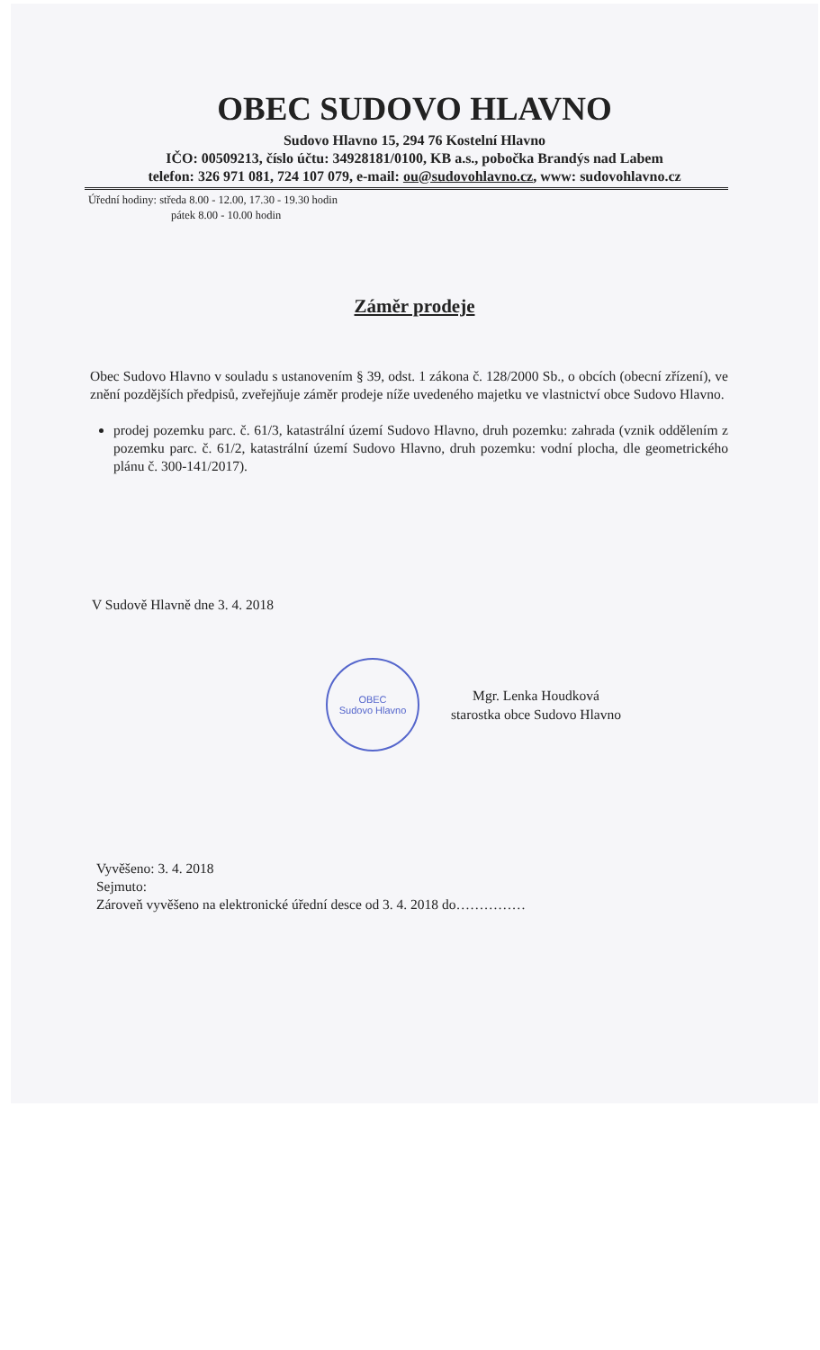OBEC SUDOVO HLAVNO
Sudovo Hlavno 15, 294 76 Kostelní Hlavno
IČO: 00509213, číslo účtu: 34928181/0100, KB a.s., pobočka Brandýs nad Labem
telefon: 326 971 081, 724 107 079, e-mail: ou@sudovohlavno.cz, www: sudovohlavno.cz
Úřední hodiny: středa 8.00 - 12.00, 17.30 - 19.30 hodin
pátek 8.00 - 10.00 hodin
Záměr prodeje
Obec Sudovo Hlavno v souladu s ustanovením § 39, odst. 1 zákona č. 128/2000 Sb., o obcích (obecní zřízení), ve znění pozdějších předpisů, zveřejňuje záměr prodeje níže uvedeného majetku ve vlastnictví obce Sudovo Hlavno.
prodej pozemku parc. č. 61/3, katastrální území Sudovo Hlavno, druh pozemku: zahrada (vznik oddělením z pozemku parc. č. 61/2, katastrální území Sudovo Hlavno, druh pozemku: vodní plocha, dle geometrického plánu č. 300-141/2017).
V Sudově Hlavně dne 3. 4. 2018
OBEC
Sudovo Hlavno
Mgr. Lenka Houdková
starostka obce Sudovo Hlavno
Vyvěšeno: 3. 4. 2018
Sejmuto:
Zároveň vyvěšeno na elektronické úřední desce od 3. 4. 2018 do……………